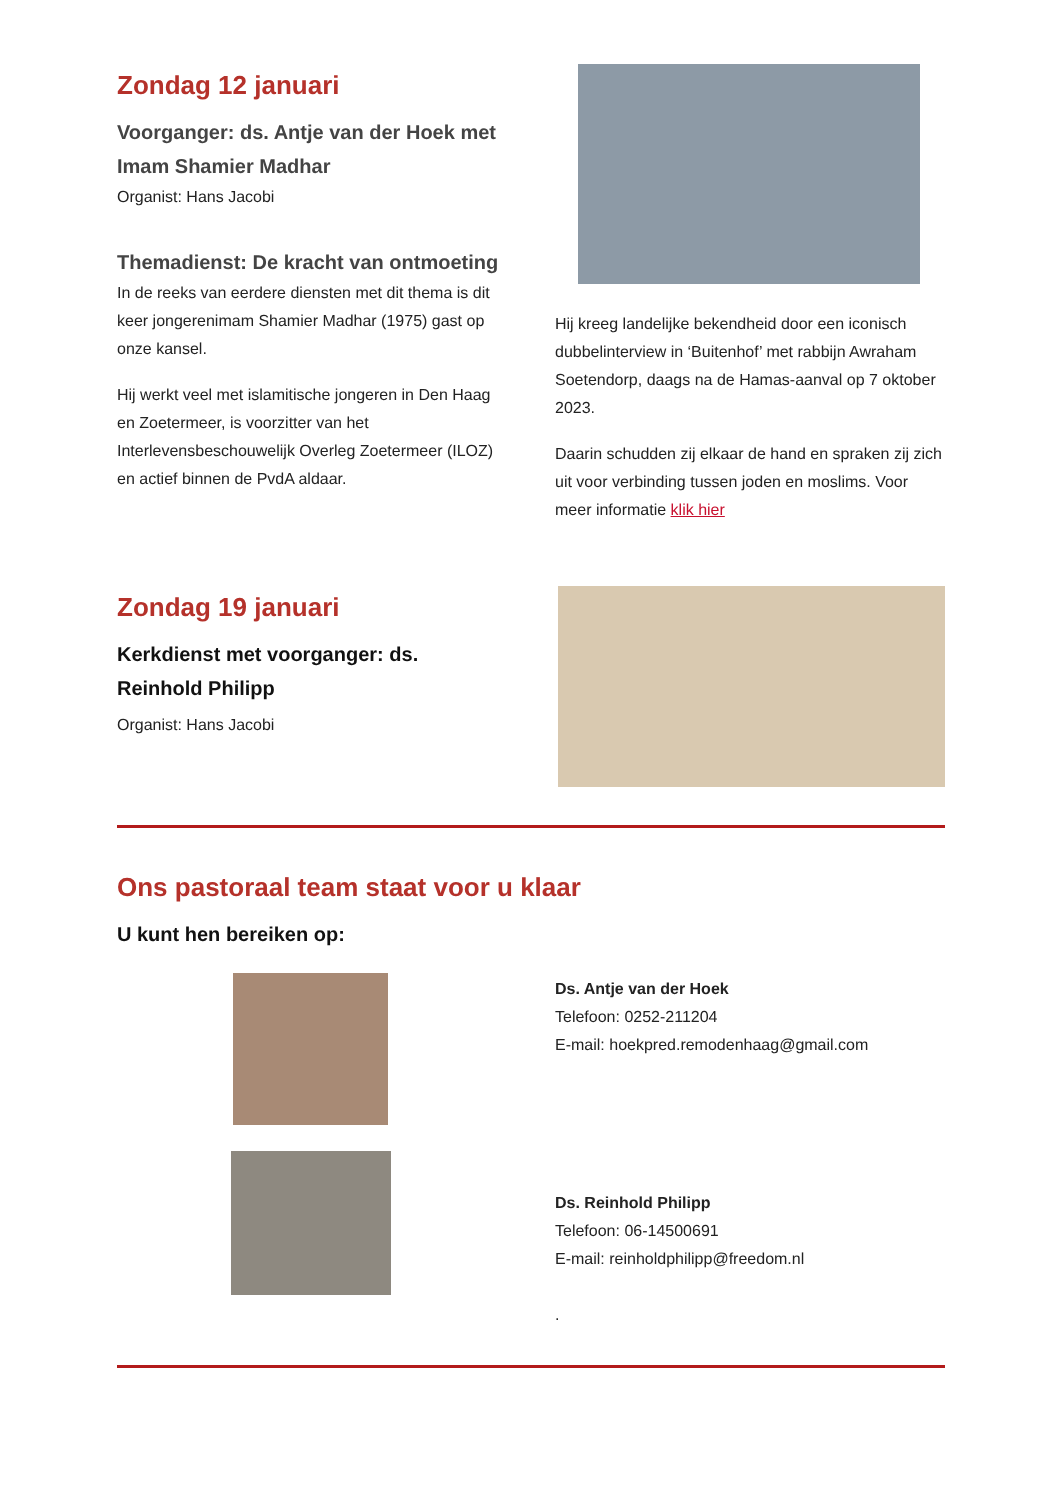Zondag 12 januari
Voorganger: ds. Antje van der Hoek met Imam Shamier Madhar
Organist: Hans Jacobi
Themadienst: De kracht van ontmoeting
In de reeks van eerdere diensten met dit thema is dit keer jongerenimam Shamier Madhar (1975) gast op onze kansel.
Hij werkt veel met islamitische jongeren in Den Haag en Zoetermeer, is voorzitter van het Interlevensbeschouwelijk Overleg Zoetermeer (ILOZ) en actief binnen de PvdA aldaar.
Hij kreeg landelijke bekendheid door een iconisch dubbelinterview in ‘Buitenhof’ met rabbijn Awraham Soetendorp, daags na de Hamas-aanval op 7 oktober 2023.
Daarin schudden zij elkaar de hand en spraken zij zich uit voor verbinding tussen joden en moslims. Voor meer informatie klik hier
Zondag 19 januari
Kerkdienst met voorganger: ds. Reinhold Philipp
Organist: Hans Jacobi
Ons pastoraal team staat voor u klaar
U kunt hen bereiken op:
Ds. Antje van der Hoek
Telefoon: 0252-211204
E-mail: hoekpred.remodenhaag@gmail.com
Ds. Reinhold Philipp
Telefoon: 06-14500691
E-mail: reinholdphilipp@freedom.nl
.